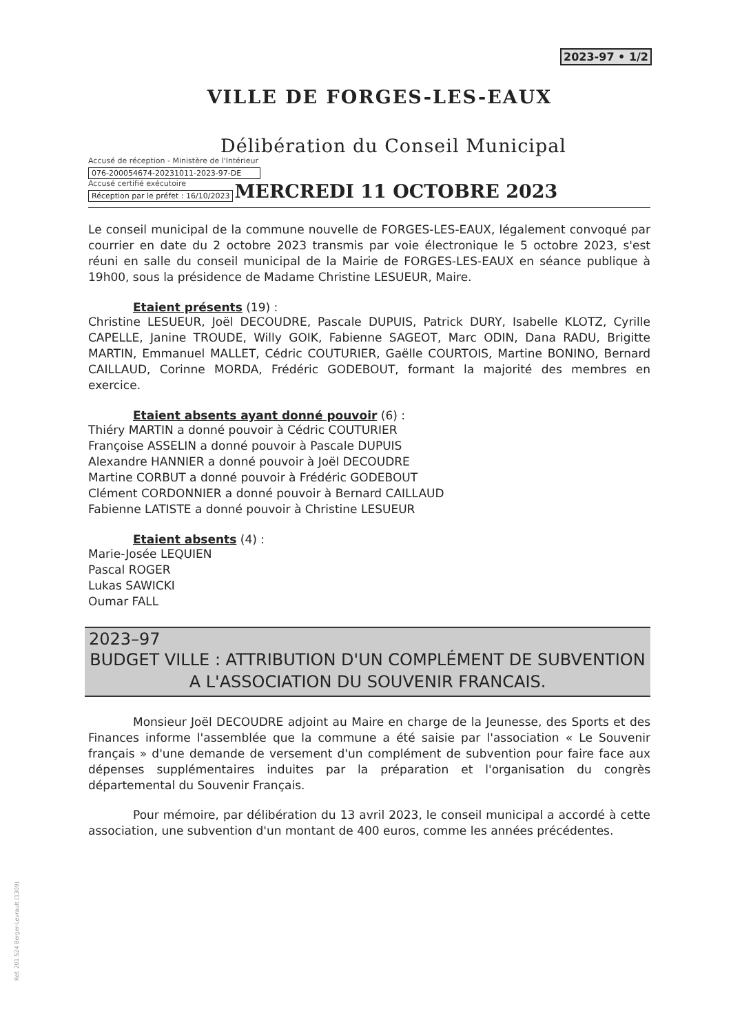2023-97 • 1/2
VILLE DE FORGES-LES-EAUX
Délibération du Conseil Municipal
Accusé de réception - Ministère de l'Intérieur
076-200054674-20231011-2023-97-DE
Accusé certifié exécutoire
Réception par le préfet : 16/10/2023
MERCREDI 11 OCTOBRE 2023
Le conseil municipal de la commune nouvelle de FORGES-LES-EAUX, légalement convoqué par courrier en date du 2 octobre 2023 transmis par voie électronique le 5 octobre 2023, s'est réuni en salle du conseil municipal de la Mairie de FORGES-LES-EAUX en séance publique à 19h00, sous la présidence de Madame Christine LESUEUR, Maire.
Etaient présents (19) :
Christine LESUEUR, Joël DECOUDRE, Pascale DUPUIS, Patrick DURY, Isabelle KLOTZ, Cyrille CAPELLE, Janine TROUDE, Willy GOIK, Fabienne SAGEOT, Marc ODIN, Dana RADU, Brigitte MARTIN, Emmanuel MALLET, Cédric COUTURIER, Gaëlle COURTOIS, Martine BONINO, Bernard CAILLAUD, Corinne MORDA, Frédéric GODEBOUT, formant la majorité des membres en exercice.
Etaient absents ayant donné pouvoir (6) :
Thiéry MARTIN a donné pouvoir à Cédric COUTURIER
Françoise ASSELIN a donné pouvoir à Pascale DUPUIS
Alexandre HANNIER a donné pouvoir à Joël DECOUDRE
Martine CORBUT a donné pouvoir à Frédéric GODEBOUT
Clément CORDONNIER a donné pouvoir à Bernard CAILLAUD
Fabienne LATISTE a donné pouvoir à Christine LESUEUR
Etaient absents (4) :
Marie-Josée LEQUIEN
Pascal ROGER
Lukas SAWICKI
Oumar FALL
2023–97
BUDGET VILLE : ATTRIBUTION D'UN COMPLÉMENT DE SUBVENTION A L'ASSOCIATION DU SOUVENIR FRANCAIS.
Monsieur Joël DECOUDRE adjoint au Maire en charge de la Jeunesse, des Sports et des Finances informe l'assemblée que la commune a été saisie par l'association « Le Souvenir français » d'une demande de versement d'un complément de subvention pour faire face aux dépenses supplémentaires induites par la préparation et l'organisation du congrès départemental du Souvenir Français.
Pour mémoire, par délibération du 13 avril 2023, le conseil municipal a accordé à cette association, une subvention d'un montant de 400 euros, comme les années précédentes.
Ref. 201 524 Berger-Levrault (1309)